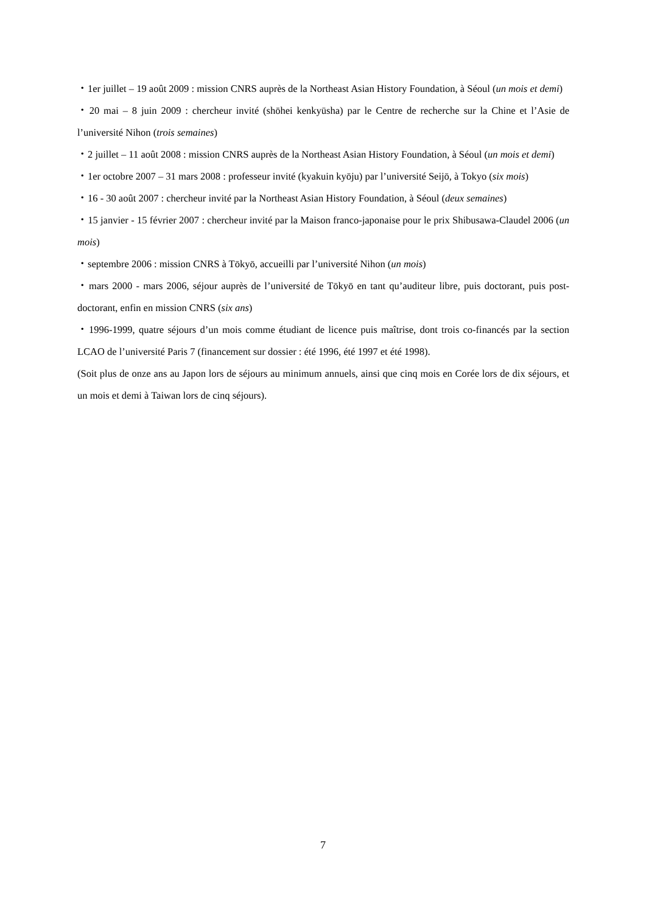・1er juillet – 19 août 2009 : mission CNRS auprès de la Northeast Asian History Foundation, à Séoul (un mois et demi)
・20 mai – 8 juin 2009 : chercheur invité (shōhei kenkyūsha) par le Centre de recherche sur la Chine et l’Asie de l’université Nihon (trois semaines)
・2 juillet – 11 août 2008 : mission CNRS auprès de la Northeast Asian History Foundation, à Séoul (un mois et demi)
・1er octobre 2007 – 31 mars 2008 : professeur invité (kyakuin kyōju) par l’université Seijō, à Tokyo (six mois)
・16 - 30 août 2007 : chercheur invité par la Northeast Asian History Foundation, à Séoul (deux semaines)
・15 janvier - 15 février 2007 : chercheur invité par la Maison franco-japonaise pour le prix Shibusawa-Claudel 2006 (un mois)
・septembre 2006 : mission CNRS à Tōkyō, accueilli par l’université Nihon (un mois)
・mars 2000 - mars 2006, séjour auprès de l’université de Tōkyō en tant qu’auditeur libre, puis doctorant, puis post-doctorant, enfin en mission CNRS (six ans)
・1996-1999, quatre séjours d’un mois comme étudiant de licence puis maîtrise, dont trois co-financés par la section LCAO de l’université Paris 7 (financement sur dossier : été 1996, été 1997 et été 1998).
(Soit plus de onze ans au Japon lors de séjours au minimum annuels, ainsi que cinq mois en Corée lors de dix séjours, et un mois et demi à Taiwan lors de cinq séjours).
7